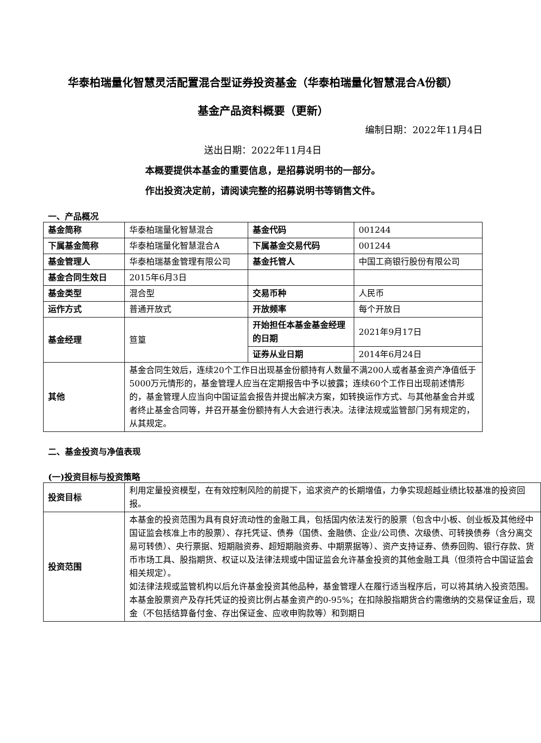华泰柏瑞量化智慧灵活配置混合型证券投资基金（华泰柏瑞量化智慧混合A份额）
基金产品资料概要（更新）
编制日期：2022年11月4日
送出日期：2022年11月4日
本概要提供本基金的重要信息，是招募说明书的一部分。
作出投资决定前，请阅读完整的招募说明书等销售文件。
一、产品概况
| 基金简称 | 华泰柏瑞量化智慧混合 | 基金代码 | 001244 |
| 下属基金简称 | 华泰柏瑞量化智慧混合A | 下属基金交易代码 | 001244 |
| 基金管理人 | 华泰柏瑞基金管理有限公司 | 基金托管人 | 中国工商银行股份有限公司 |
| 基金合同生效日 | 2015年6月3日 | | |
| 基金类型 | 混合型 | 交易币种 | 人民币 |
| 运作方式 | 普通开放式 | 开放频率 | 每个开放日 |
| 基金经理 | 笪篁 | 开始担任本基金基金经理的日期 | 2021年9月17日 |
| | | 证券从业日期 | 2014年6月24日 |
| 其他 | 基金合同生效后，连续20个工作日出现基金份额持有人数量不满200人或者基金资产净值低于5000万元情形的，基金管理人应当在定期报告中予以披露；连续60个工作日出现前述情形的，基金管理人应当向中国证监会报告并提出解决方案，如转换运作方式、与其他基金合并或者终止基金合同等，并召开基金份额持有人大会进行表决。法律法规或监管部门另有规定的，从其规定。 | | |
二、基金投资与净值表现
(一)投资目标与投资策略
| 投资目标 | 利用定量投资模型，在有效控制风险的前提下，追求资产的长期增值，力争实现超越业绩比较基准的投资回报。 |
| 投资范围 | 本基金的投资范围为具有良好流动性的金融工具，包括国内依法发行的股票（包含中小板、创业板及其他经中国证监会核准上市的股票）、存托凭证、债券（国债、金融债、企业/公司债、次级债、可转换债券（含分离交易可转债）、央行票据、短期融资券、超短期融资券、中期票据等）、资产支持证券、债券回购、银行存款、货币市场工具、股指期货、权证以及法律法规或中国证监会允许基金投资的其他金融工具（但须符合中国证监会相关规定）。 如法律法规或监管机构以后允许基金投资其他品种，基金管理人在履行适当程序后，可以将其纳入投资范围。 本基金股票资产及存托凭证的投资比例占基金资产的0-95%；在扣除股指期货合约需缴纳的交易保证金后，现金（不包括结算备付金、存出保证金、应收申购款等）和到期日 |